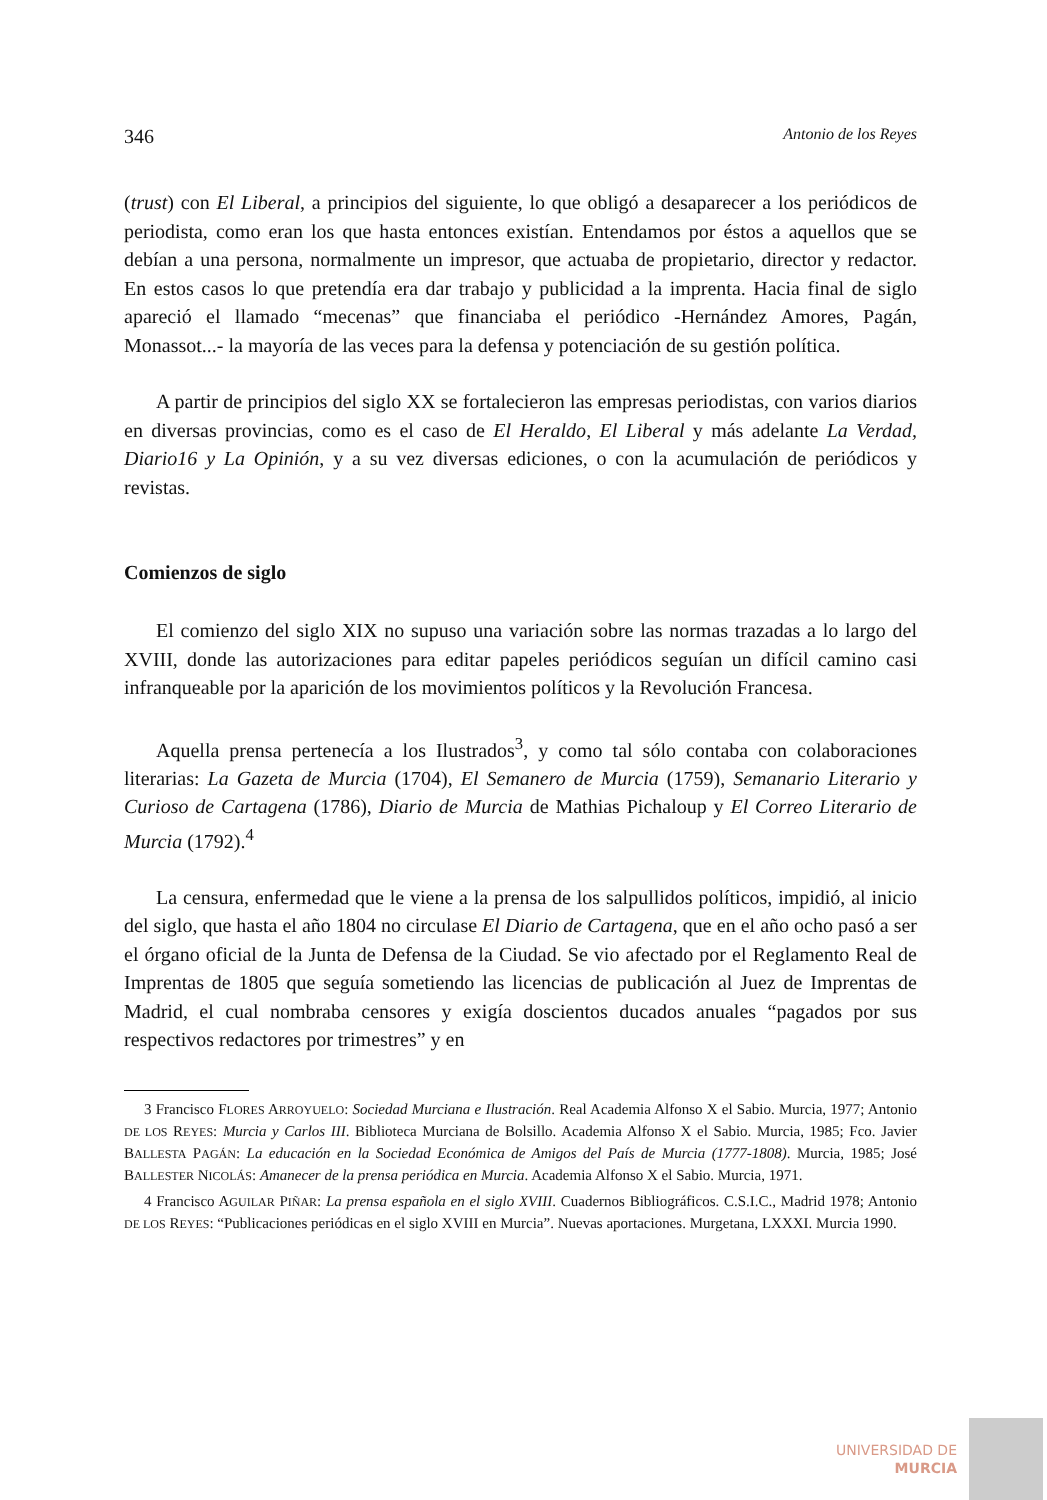346 Antonio de los Reyes
(trust) con El Liberal, a principios del siguiente, lo que obligó a desaparecer a los periódicos de periodista, como eran los que hasta entonces existían. Entendamos por éstos a aquellos que se debían a una persona, normalmente un impresor, que actuaba de propietario, director y redactor. En estos casos lo que pretendía era dar trabajo y publicidad a la imprenta. Hacia final de siglo apareció el llamado “mecenas” que financiaba el periódico -Hernández Amores, Pagán, Monassot...- la mayoría de las veces para la defensa y potenciación de su gestión política.
A partir de principios del siglo XX se fortalecieron las empresas periodistas, con varios diarios en diversas provincias, como es el caso de El Heraldo, El Liberal y más adelante La Verdad, Diario16 y La Opinión, y a su vez diversas ediciones, o con la acumulación de periódicos y revistas.
Comienzos de siglo
El comienzo del siglo XIX no supuso una variación sobre las normas trazadas a lo largo del XVIII, donde las autorizaciones para editar papeles periódicos seguían un difícil camino casi infranqueable por la aparición de los movimientos políticos y la Revolución Francesa.
Aquella prensa pertenecía a los Ilustrados<sup>3</sup>, y como tal sólo contaba con colaboraciones literarias: La Gazeta de Murcia (1704), El Semanero de Murcia (1759), Semanario Literario y Curioso de Cartagena (1786), Diario de Murcia de Mathias Pichaloup y El Correo Literario de Murcia (1792).<sup>4</sup>
La censura, enfermedad que le viene a la prensa de los salpullidos políticos, impidió, al inicio del siglo, que hasta el año 1804 no circulase El Diario de Cartagena, que en el año ocho pasó a ser el órgano oficial de la Junta de Defensa de la Ciudad. Se vio afectado por el Reglamento Real de Imprentas de 1805 que seguía sometiendo las licencias de publicación al Juez de Imprentas de Madrid, el cual nombraba censores y exigía doscientos ducados anuales “pagados por sus respectivos redactores por trimestres” y en
3 Francisco FLORES ARROYUELO: Sociedad Murciana e Ilustración. Real Academia Alfonso X el Sabio. Murcia, 1977; Antonio DE LOS REYES: Murcia y Carlos III. Biblioteca Murciana de Bolsillo. Academia Alfonso X el Sabio. Murcia, 1985; Fco. Javier BALLESTA PAGÁN: La educación en la Sociedad Económica de Amigos del País de Murcia (1777-1808). Murcia, 1985; José BALLESTER NICOLÁS: Amanecer de la prensa periódica en Murcia. Academia Alfonso X el Sabio. Murcia, 1971.
4 Francisco AGUILAR PIÑAR: La prensa española en el siglo XVIII. Cuadernos Bibliográficos. C.S.I.C., Madrid 1978; Antonio DE LOS REYES: “Publicaciones periódicas en el siglo XVIII en Murcia”. Nuevas aportaciones. Murgetana, LXXXI. Murcia 1990.
UNIVERSIDAD DE
MURCIA